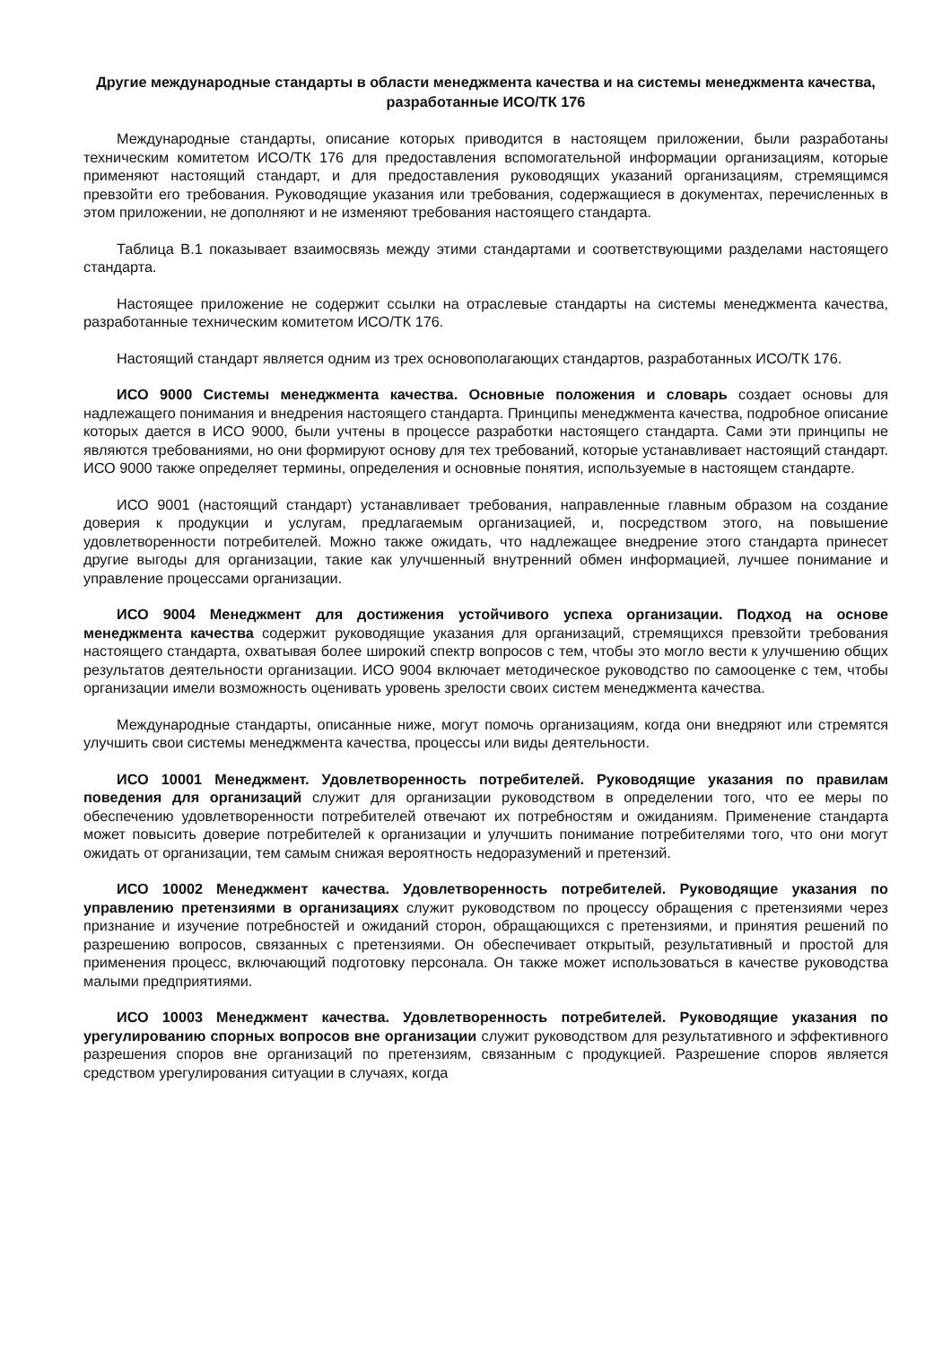Другие международные стандарты в области менеджмента качества и на системы менеджмента качества, разработанные ИСО/ТК 176
Международные стандарты, описание которых приводится в настоящем приложении, были разработаны техническим комитетом ИСО/ТК 176 для предоставления вспомогательной информации организациям, которые применяют настоящий стандарт, и для предоставления руководящих указаний организациям, стремящимся превзойти его требования. Руководящие указания или требования, содержащиеся в документах, перечисленных в этом приложении, не дополняют и не изменяют требования настоящего стандарта.
Таблица В.1 показывает взаимосвязь между этими стандартами и соответствующими разделами настоящего стандарта.
Настоящее приложение не содержит ссылки на отраслевые стандарты на системы менеджмента качества, разработанные техническим комитетом ИСО/ТК 176.
Настоящий стандарт является одним из трех основополагающих стандартов, разработанных ИСО/ТК 176.
ИСО 9000 Системы менеджмента качества. Основные положения и словарь создает основы для надлежащего понимания и внедрения настоящего стандарта. Принципы менеджмента качества, подробное описание которых дается в ИСО 9000, были учтены в процессе разработки настоящего стандарта. Сами эти принципы не являются требованиями, но они формируют основу для тех требований, которые устанавливает настоящий стандарт. ИСО 9000 также определяет термины, определения и основные понятия, используемые в настоящем стандарте.
ИСО 9001 (настоящий стандарт) устанавливает требования, направленные главным образом на создание доверия к продукции и услугам, предлагаемым организацией, и, посредством этого, на повышение удовлетворенности потребителей. Можно также ожидать, что надлежащее внедрение этого стандарта принесет другие выгоды для организации, такие как улучшенный внутренний обмен информацией, лучшее понимание и управление процессами организации.
ИСО 9004 Менеджмент для достижения устойчивого успеха организации. Подход на основе менеджмента качества содержит руководящие указания для организаций, стремящихся превзойти требования настоящего стандарта, охватывая более широкий спектр вопросов с тем, чтобы это могло вести к улучшению общих результатов деятельности организации. ИСО 9004 включает методическое руководство по самооценке с тем, чтобы организации имели возможность оценивать уровень зрелости своих систем менеджмента качества.
Международные стандарты, описанные ниже, могут помочь организациям, когда они внедряют или стремятся улучшить свои системы менеджмента качества, процессы или виды деятельности.
ИСО 10001 Менеджмент. Удовлетворенность потребителей. Руководящие указания по правилам поведения для организаций служит для организации руководством в определении того, что ее меры по обеспечению удовлетворенности потребителей отвечают их потребностям и ожиданиям. Применение стандарта может повысить доверие потребителей к организации и улучшить понимание потребителями того, что они могут ожидать от организации, тем самым снижая вероятность недоразумений и претензий.
ИСО 10002 Менеджмент качества. Удовлетворенность потребителей. Руководящие указания по управлению претензиями в организациях служит руководством по процессу обращения с претензиями через признание и изучение потребностей и ожиданий сторон, обращающихся с претензиями, и принятия решений по разрешению вопросов, связанных с претензиями. Он обеспечивает открытый, результативный и простой для применения процесс, включающий подготовку персонала. Он также может использоваться в качестве руководства малыми предприятиями.
ИСО 10003 Менеджмент качества. Удовлетворенность потребителей. Руководящие указания по урегулированию спорных вопросов вне организации служит руководством для результативного и эффективного разрешения споров вне организаций по претензиям, связанным с продукцией. Разрешение споров является средством урегулирования ситуации в случаях, когда